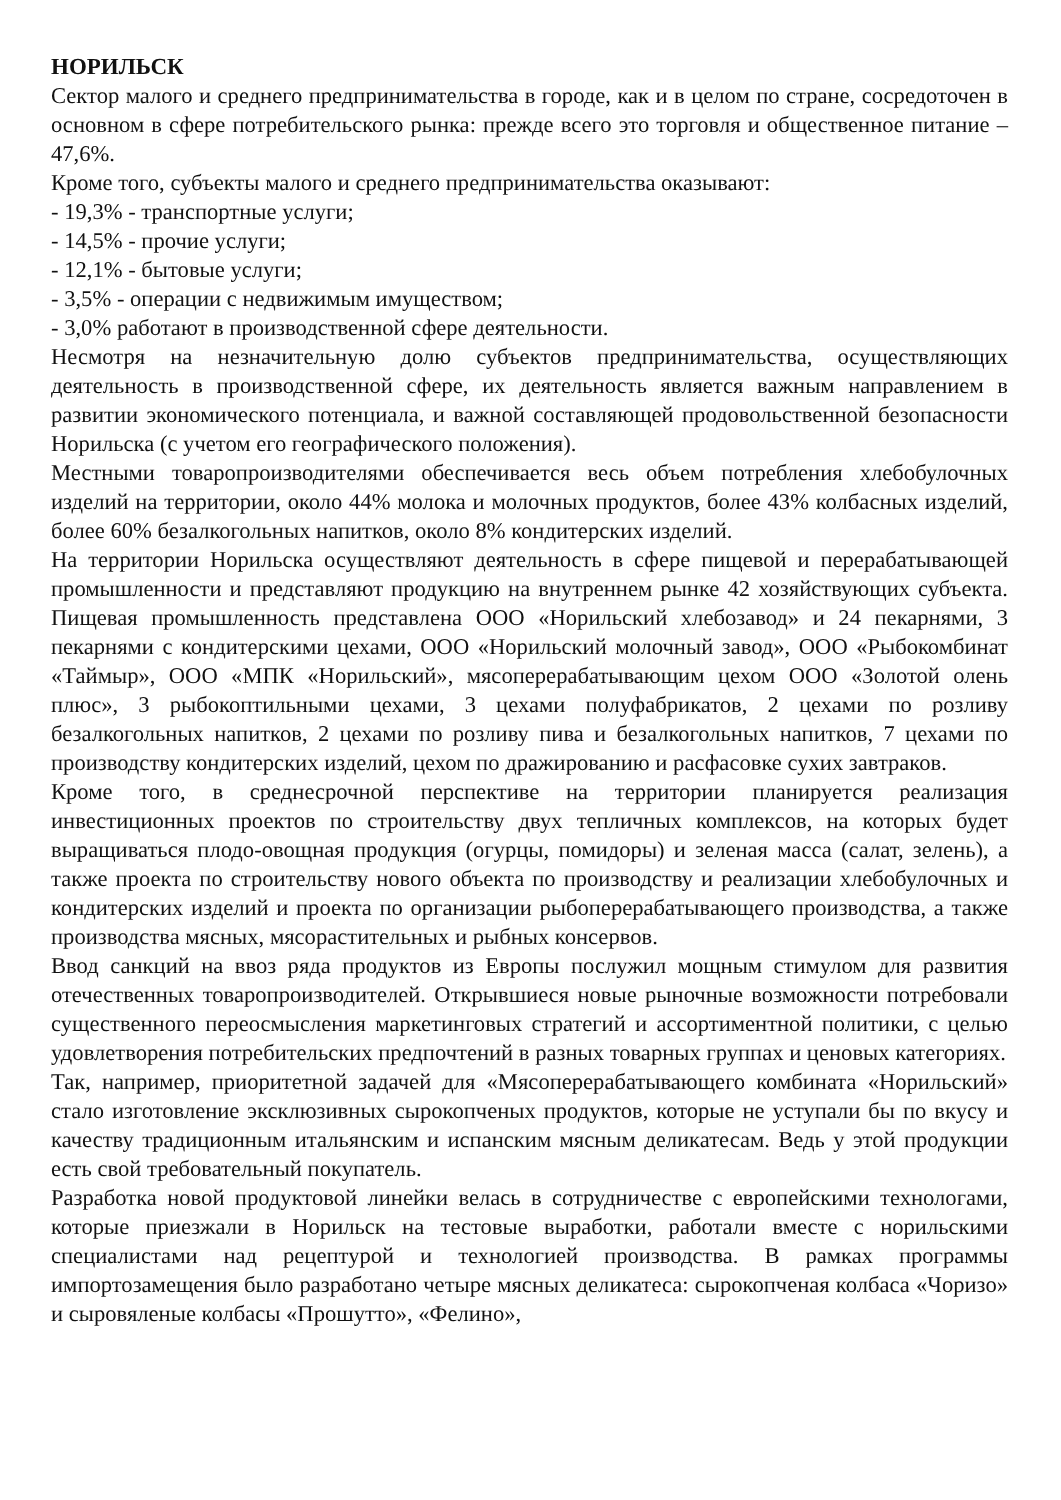НОРИЛЬСК
Сектор малого и среднего предпринимательства в городе, как и в целом по стране, сосредоточен в основном в сфере потребительского рынка: прежде всего это торговля и общественное питание – 47,6%.
Кроме того, субъекты малого и среднего предпринимательства оказывают:
- 19,3% - транспортные услуги;
- 14,5% - прочие услуги;
- 12,1% - бытовые услуги;
- 3,5% - операции с недвижимым имуществом;
- 3,0% работают в производственной сфере деятельности.
Несмотря на незначительную долю субъектов предпринимательства, осуществляющих деятельность в производственной сфере, их деятельность является важным направлением в развитии экономического потенциала, и важной составляющей продовольственной безопасности Норильска (с учетом его географического положения).
Местными товаропроизводителями обеспечивается весь объем потребления хлебобулочных изделий на территории, около 44% молока и молочных продуктов, более 43% колбасных изделий, более 60% безалкогольных напитков, около 8% кондитерских изделий.
На территории Норильска осуществляют деятельность в сфере пищевой и перерабатывающей промышленности и представляют продукцию на внутреннем рынке 42 хозяйствующих субъекта. Пищевая промышленность представлена ООО «Норильский хлебозавод» и 24 пекарнями, 3 пекарнями с кондитерскими цехами, ООО «Норильский молочный завод», ООО «Рыбокомбинат «Таймыр», ООО «МПК «Норильский», мясоперерабатывающим цехом ООО «Золотой олень плюс», 3 рыбокоптильными цехами, 3 цехами полуфабрикатов, 2 цехами по розливу безалкогольных напитков, 2 цехами по розливу пива и безалкогольных напитков, 7 цехами по производству кондитерских изделий, цехом по дражированию и расфасовке сухих завтраков.
Кроме того, в среднесрочной перспективе на территории планируется реализация инвестиционных проектов по строительству двух тепличных комплексов, на которых будет выращиваться плодо-овощная продукция (огурцы, помидоры) и зеленая масса (салат, зелень), а также проекта по строительству нового объекта по производству и реализации хлебобулочных и кондитерских изделий и проекта по организации рыбоперерабатывающего производства, а также производства мясных, мясорастительных и рыбных консервов.
Ввод санкций на ввоз ряда продуктов из Европы послужил мощным стимулом для развития отечественных товаропроизводителей. Открывшиеся новые рыночные возможности потребовали существенного переосмысления маркетинговых стратегий и ассортиментной политики, с целью удовлетворения потребительских предпочтений в разных товарных группах и ценовых категориях.
Так, например, приоритетной задачей для «Мясоперерабатывающего комбината «Норильский» стало изготовление эксклюзивных сырокопченых продуктов, которые не уступали бы по вкусу и качеству традиционным итальянским и испанским мясным деликатесам. Ведь у этой продукции есть свой требовательный покупатель.
Разработка новой продуктовой линейки велась в сотрудничестве с европейскими технологами, которые приезжали в Норильск на тестовые выработки, работали вместе с норильскими специалистами над рецептурой и технологией производства. В рамках программы импортозамещения было разработано четыре мясных деликатеса: сырокопченая колбаса «Чоризо» и сыровяленые колбасы «Прошутто», «Фелино»,